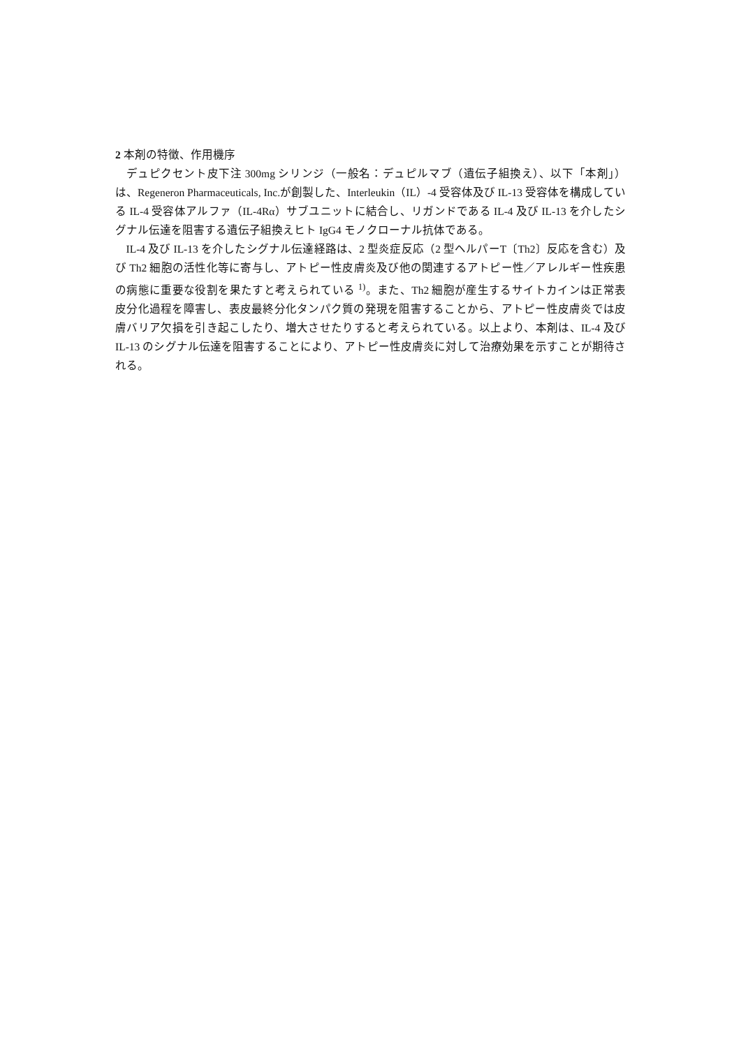2 本剤の特徴、作用機序
デュピクセント皮下注 300mg シリンジ（一般名：デュピルマブ（遺伝子組換え）、以下「本剤」）は、Regeneron Pharmaceuticals, Inc.が創製した、Interleukin（IL）-4 受容体及び IL-13 受容体を構成している IL-4 受容体アルファ（IL-4Rα）サブユニットに結合し、リガンドである IL-4 及び IL-13 を介したシグナル伝達を阻害する遺伝子組換えヒト IgG4 モノクローナル抗体である。
IL-4 及び IL-13 を介したシグナル伝達経路は、2 型炎症反応（2 型ヘルパーT〔Th2〕反応を含む）及び Th2 細胞の活性化等に寄与し、アトピー性皮膚炎及び他の関連するアトピー性／アレルギー性疾患の病態に重要な役割を果たすと考えられている <sup>1)</sup>。また、Th2 細胞が産生するサイトカインは正常表皮分化過程を障害し、表皮最終分化タンパク質の発現を阻害することから、アトピー性皮膚炎では皮膚バリア欠損を引き起こしたり、増大させたりすると考えられている。以上より、本剤は、IL-4 及び IL-13 のシグナル伝達を阻害することにより、アトピー性皮膚炎に対して治療効果を示すことが期待される。